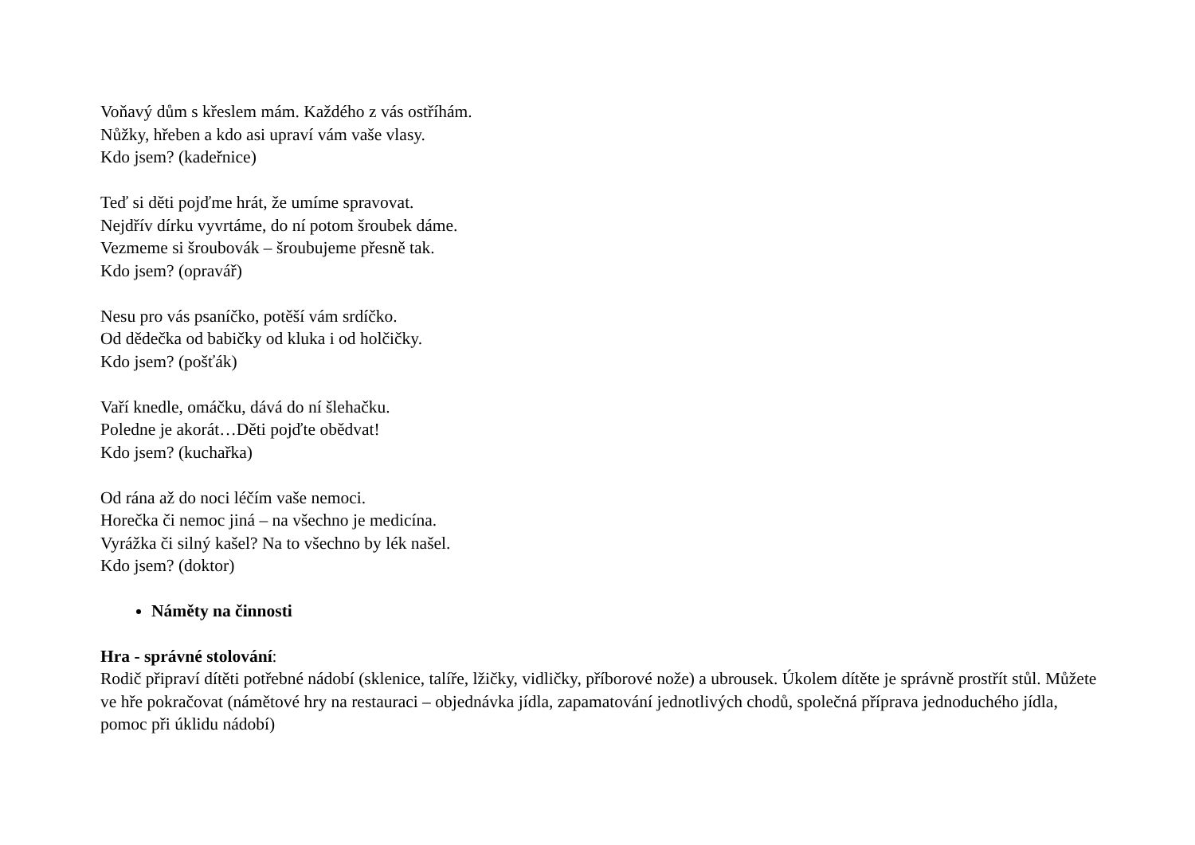Voňavý dům s křeslem mám. Každého z vás ostříhám.
Nůžky, hřeben a kdo asi upraví vám vaše vlasy.
Kdo jsem? (kadeřnice)
Teď si děti pojďme hrát, že umíme spravovat.
Nejdřív dírku vyvrtáme, do ní potom šroubek dáme.
Vezmeme si šroubovák – šroubujeme přesně tak.
Kdo jsem? (opravář)
Nesu pro vás psaníčko, potěší vám srdíčko.
Od dědečka od babičky od kluka i od holčičky.
Kdo jsem? (pošťák)
Vaří knedle, omáčku, dává do ní šlehačku.
Poledne je akorát…Děti pojďte obědvat!
Kdo jsem? (kuchařka)
Od rána až do noci léčím vaše nemoci.
Horečka či nemoc jiná – na všechno je medicína.
Vyrážka či silný kašel? Na to všechno by lék našel.
Kdo jsem? (doktor)
Náměty na činnosti
Hra - správné stolování:
Rodič připraví dítěti potřebné nádobí (sklenice, talíře, lžičky, vidličky, příborové nože) a ubrousek. Úkolem dítěte je správně prostřít stůl. Můžete ve hře pokračovat (námětové hry na restauraci – objednávka jídla, zapamatování jednotlivých chodů, společná příprava jednoduchého jídla, pomoc při úklidu nádobí)